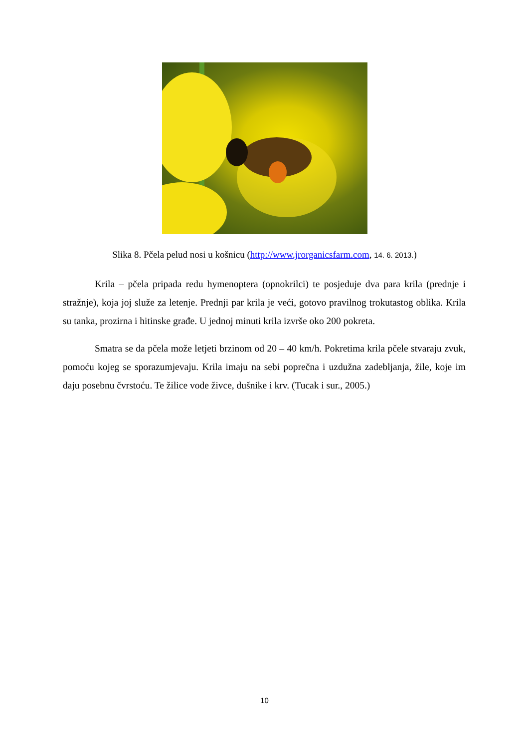Slika 8. Pčela pelud nosi u košnicu (http://www.jrorganicsfarm.com, 14. 6. 2013.)
Krila – pčela pripada redu hymenoptera (opnokrilci) te posjeduje dva para krila (prednje i stražnje), koja joj služe za letenje. Prednji par krila je veći, gotovo pravilnog trokutastog oblika. Krila su tanka, prozirna i hitinske građe. U jednoj minuti krila izvrše oko 200 pokreta.
Smatra se da pčela može letjeti brzinom od 20 – 40 km/h. Pokretima krila pčele stvaraju zvuk, pomoću kojeg se sporazumjevaju. Krila imaju na sebi poprečna i uzdužna zadebljanja, žile, koje im daju posebnu čvrstoću. Te žilice vode živce, dušnike i krv. (Tucak i sur., 2005.)
10